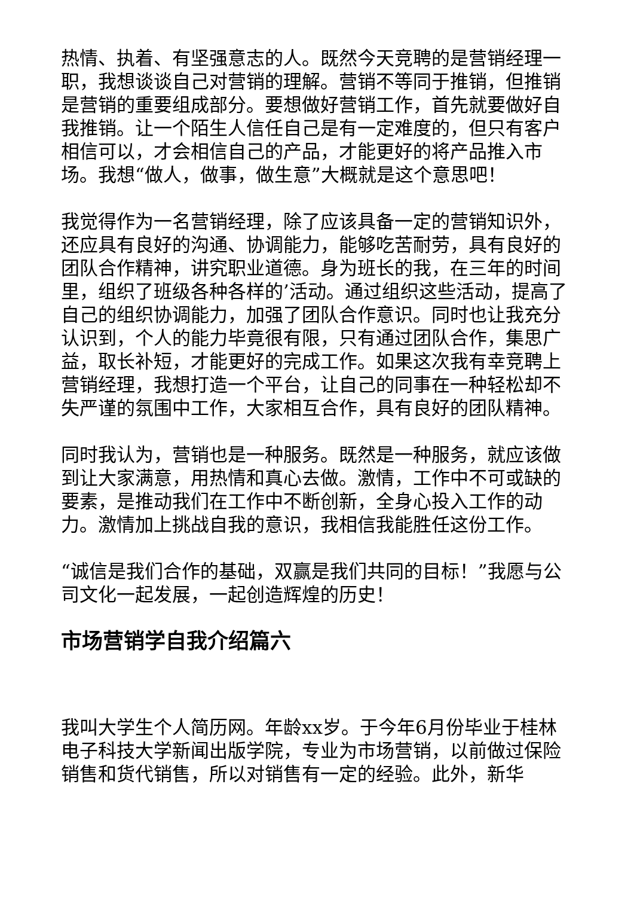热情、执着、有坚强意志的人。既然今天竞聘的是营销经理一职，我想谈谈自己对营销的理解。营销不等同于推销，但推销是营销的重要组成部分。要想做好营销工作，首先就要做好自我推销。让一个陌生人信任自己是有一定难度的，但只有客户相信可以，才会相信自己的产品，才能更好的将产品推入市场。我想“做人，做事，做生意”大概就是这个意思吧！
我觉得作为一名营销经理，除了应该具备一定的营销知识外，还应具有良好的沟通、协调能力，能够吃苦耐劳，具有良好的团队合作精神，讲究职业道德。身为班长的我，在三年的时间里，组织了班级各种各样的’活动。通过组织这些活动，提高了自己的组织协调能力，加强了团队合作意识。同时也让我充分认识到，个人的能力毕竟很有限，只有通过团队合作，集思广益，取长补短，才能更好的完成工作。如果这次我有幸竞聘上营销经理，我想打造一个平台，让自己的同事在一种轻松却不失严谨的氛围中工作，大家相互合作，具有良好的团队精神。
同时我认为，营销也是一种服务。既然是一种服务，就应该做到让大家满意，用热情和真心去做。激情，工作中不可或缺的要素，是推动我们在工作中不断创新，全身心投入工作的动力。激情加上挑战自我的意识，我相信我能胜任这份工作。
“诚信是我们合作的基础，双赢是我们共同的目标！”我愿与公司文化一起发展，一起创造辉煌的历史！
市场营销学自我介绍篇六
我叫大学生个人简历网。年龄xx岁。于今年6月份毕业于桂林电子科技大学新闻出版学院，专业为市场营销，以前做过保险销售和货代销售，所以对销售有一定的经验。此外，新华